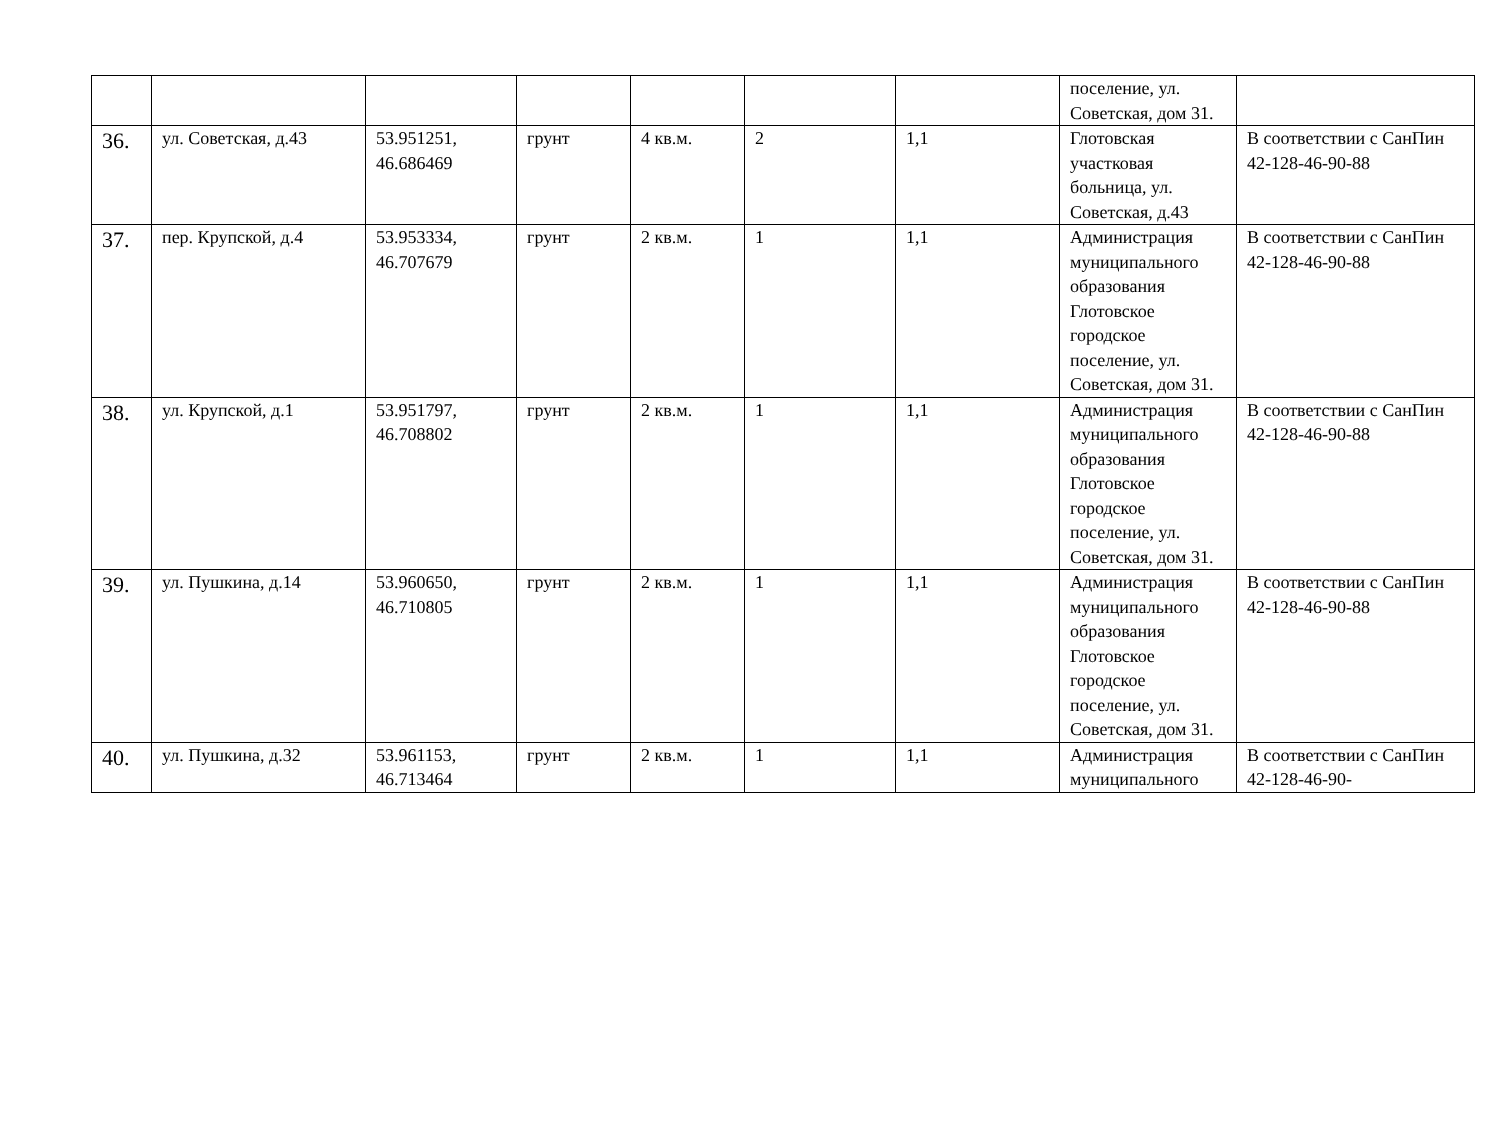| | | | | | | | поселение, ул. Советская, дом 31. | |
| 36. | ул. Советская, д.43 | 53.951251, 46.686469 | грунт | 4 кв.м. | 2 | 1,1 | Глотовская участковая больница, ул. Советская, д.43 | В соответствии с СанПин 42-128-46-90-88 |
| 37. | пер. Крупской, д.4 | 53.953334, 46.707679 | грунт | 2 кв.м. | 1 | 1,1 | Администрация муниципального образования Глотовское городское поселение, ул. Советская, дом 31. | В соответствии с СанПин 42-128-46-90-88 |
| 38. | ул. Крупской, д.1 | 53.951797, 46.708802 | грунт | 2 кв.м. | 1 | 1,1 | Администрация муниципального образования Глотовское городское поселение, ул. Советская, дом 31. | В соответствии с СанПин 42-128-46-90-88 |
| 39. | ул. Пушкина, д.14 | 53.960650, 46.710805 | грунт | 2 кв.м. | 1 | 1,1 | Администрация муниципального образования Глотовское городское поселение, ул. Советская, дом 31. | В соответствии с СанПин 42-128-46-90-88 |
| 40. | ул. Пушкина, д.32 | 53.961153, 46.713464 | грунт | 2 кв.м. | 1 | 1,1 | Администрация муниципального | В соответствии с СанПин 42-128-46-90- |